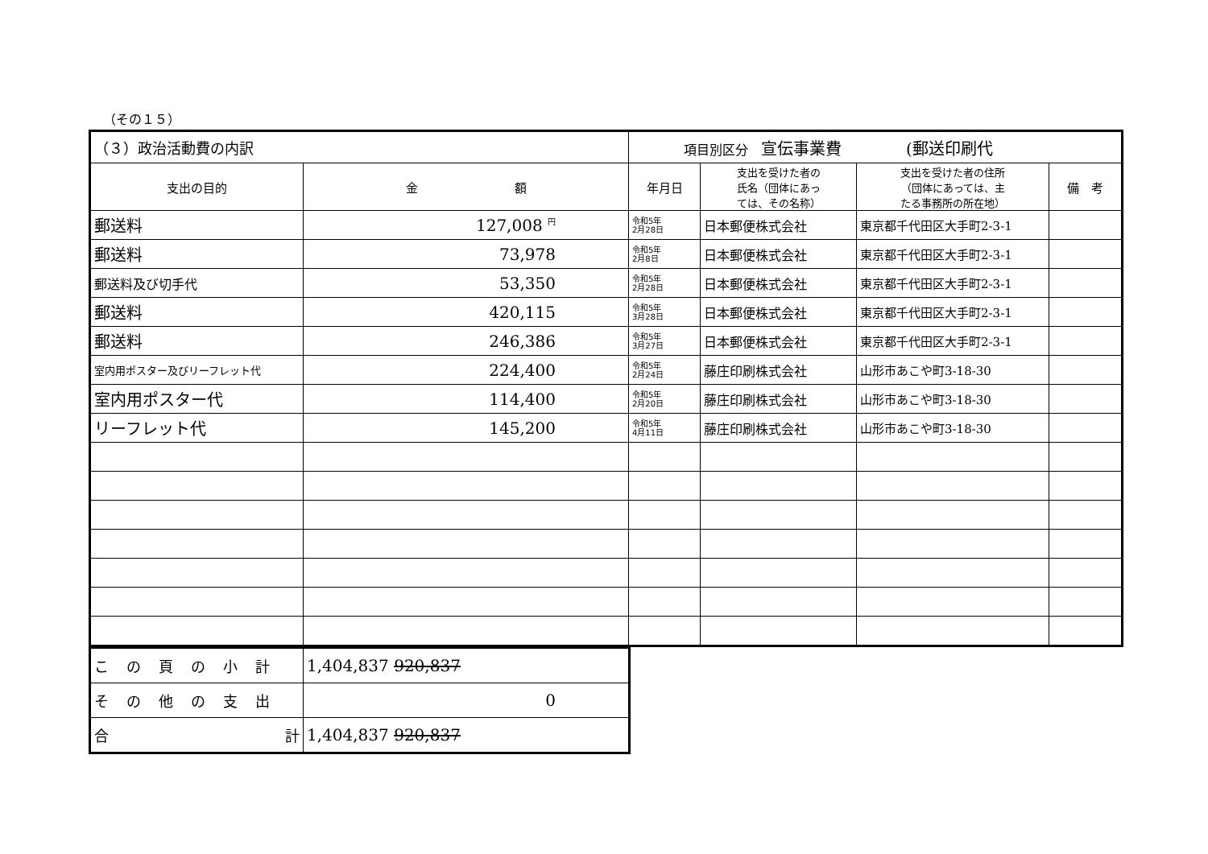（その１５）
| （３）政治活動費の内訳 | | 項目別区分 宣伝事業費 (郵送印刷代 | | | |
| --- | --- | --- | --- | --- | --- |
| 支出の目的 | 金 額 | 年月日 | 支出を受けた者の 氏名（団体にあっ ては、その名称） | 支出を受けた者の住所 （団体にあっては、主 たる事務所の所在地） | 備 考 |
| 郵送料 | 127,008 <sup>円</sup> | 令和5年 2月28日 | 日本郵便株式会社 | 東京都千代田区大手町2-3-1 | |
| 郵送料 | 73,978 | 令和5年 2月8日 | 日本郵便株式会社 | 東京都千代田区大手町2-3-1 | |
| 郵送料及び切手代 | 53,350 | 令和5年 2月28日 | 日本郵便株式会社 | 東京都千代田区大手町2-3-1 | |
| 郵送料 | 420,115 | 令和5年 3月28日 | 日本郵便株式会社 | 東京都千代田区大手町2-3-1 | |
| 郵送料 | 246,386 | 令和5年 3月27日 | 日本郵便株式会社 | 東京都千代田区大手町2-3-1 | |
| 室内用ポスター及びリーフレット代 | 224,400 | 令和5年 2月24日 | 藤庄印刷株式会社 | 山形市あこや町3-18-30 | |
| 室内用ポスター代 | 114,400 | 令和5年 2月20日 | 藤庄印刷株式会社 | 山形市あこや町3-18-30 | |
| リーフレット代 | 145,200 | 令和5年 4月11日 | 藤庄印刷株式会社 | 山形市あこや町3-18-30 | |
| この頁の小計 | 1,404,837 920,837 |
| その他の支出 | 0 |
| 合 計 | 1,404,837 920,837 |